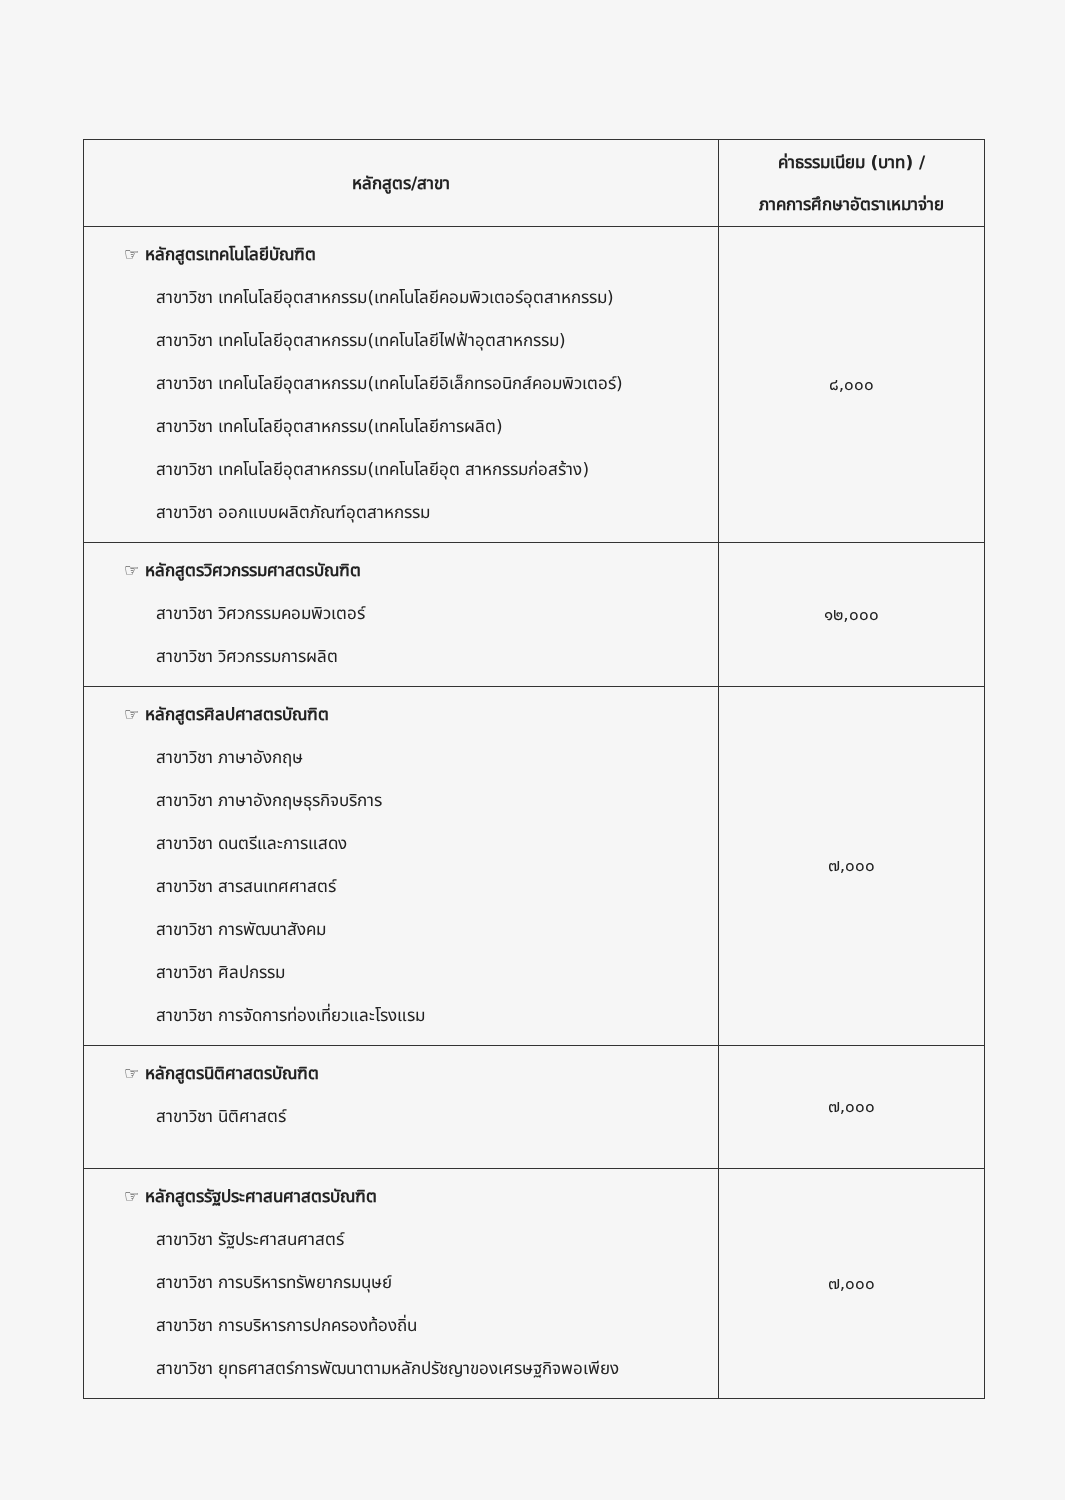| หลักสูตร/สาขา | ค่าธรรมเนียม (บาท) / ภาคการศึกษาอัตราเหมาจ่าย |
| --- | --- |
| ☞ หลักสูตรเทคโนโลยีบัณฑิต สาขาวิชา เทคโนโลยีอุตสาหกรรม(เทคโนโลยีคอมพิวเตอร์อุตสาหกรรม) สาขาวิชา เทคโนโลยีอุตสาหกรรม(เทคโนโลยีไฟฟ้าอุตสาหกรรม) สาขาวิชา เทคโนโลยีอุตสาหกรรม(เทคโนโลยีอิเล็กทรอนิกส์คอมพิวเตอร์) สาขาวิชา เทคโนโลยีอุตสาหกรรม(เทคโนโลยีการผลิต) สาขาวิชา เทคโนโลยีอุตสาหกรรม(เทคโนโลยีอุต สาหกรรมก่อสร้าง) สาขาวิชา ออกแบบผลิตภัณฑ์อุตสาหกรรม | ๘,๐๐๐ |
| ☞ หลักสูตรวิศวกรรมศาสตรบัณฑิต สาขาวิชา วิศวกรรมคอมพิวเตอร์ สาขาวิชา วิศวกรรมการผลิต | ๑๒,๐๐๐ |
| ☞ หลักสูตรศิลปศาสตรบัณฑิต สาขาวิชา ภาษาอังกฤษ สาขาวิชา ภาษาอังกฤษธุรกิจบริการ สาขาวิชา ดนตรีและการแสดง สาขาวิชา สารสนเทศศาสตร์ สาขาวิชา การพัฒนาสังคม สาขาวิชา ศิลปกรรม สาขาวิชา การจัดการท่องเที่ยวและโรงแรม | ๗,๐๐๐ |
| ☞ หลักสูตรนิติศาสตรบัณฑิต สาขาวิชา นิติศาสตร์ | ๗,๐๐๐ |
| ☞ หลักสูตรรัฐประศาสนศาสตรบัณฑิต สาขาวิชา รัฐประศาสนศาสตร์ สาขาวิชา การบริหารทรัพยากรมนุษย์ สาขาวิชา การบริหารการปกครองท้องถิ่น สาขาวิชา ยุทธศาสตร์การพัฒนาตามหลักปรัชญาของเศรษฐกิจพอเพียง | ๗,๐๐๐ |